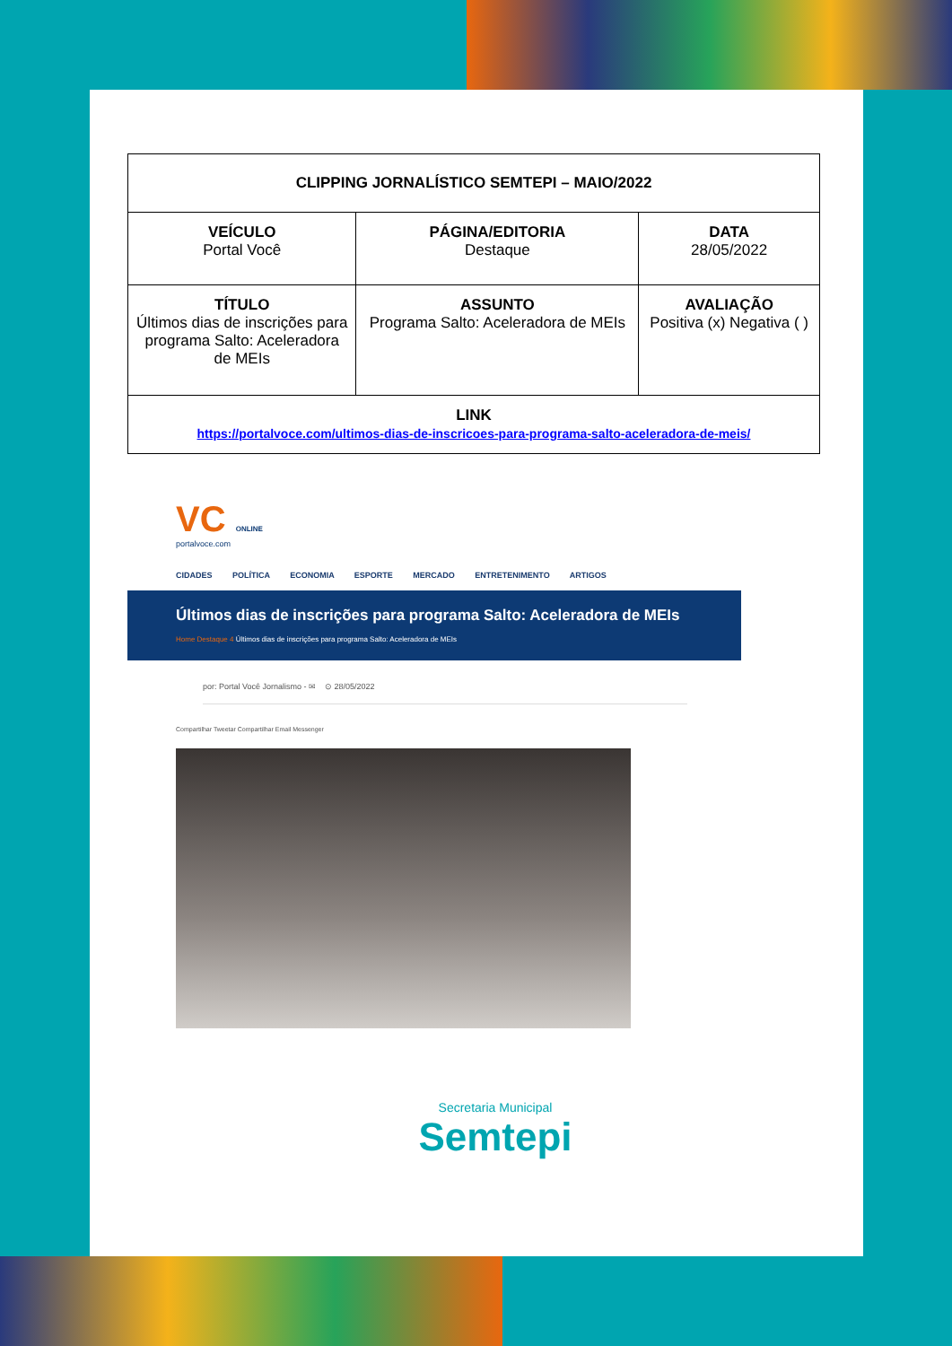| CLIPPING JORNALÍSTICO SEMTEPI – MAIO/2022 | | |
| VEÍCULO Portal Você | PÁGINA/EDITORIA Destaque | DATA 28/05/2022 |
| TÍTULO Últimos dias de inscrições para programa Salto: Aceleradora de MEIs | ASSUNTO Programa Salto: Aceleradora de MEIs | AVALIAÇÃO Positiva (x) Negativa ( ) |
| LINK https://portalvoce.com/ultimos-dias-de-inscricoes-para-programa-salto-aceleradora-de-meis/ | | |
VC ONLINE
portalvoce.com
CIDADES POLÍTICA ECONOMIA ESPORTE MERCADO ENTRETENIMENTO ARTIGOS
Últimos dias de inscrições para programa Salto: Aceleradora de MEIs
Home Destaque 4 Últimos dias de inscrições para programa Salto: Aceleradora de MEIs
por: Portal Você Jornalismo - ✉ ⊙ 28/05/2022
Compartilhar Tweetar Compartilhar Email Messenger
Secretaria Municipal
Semtepi